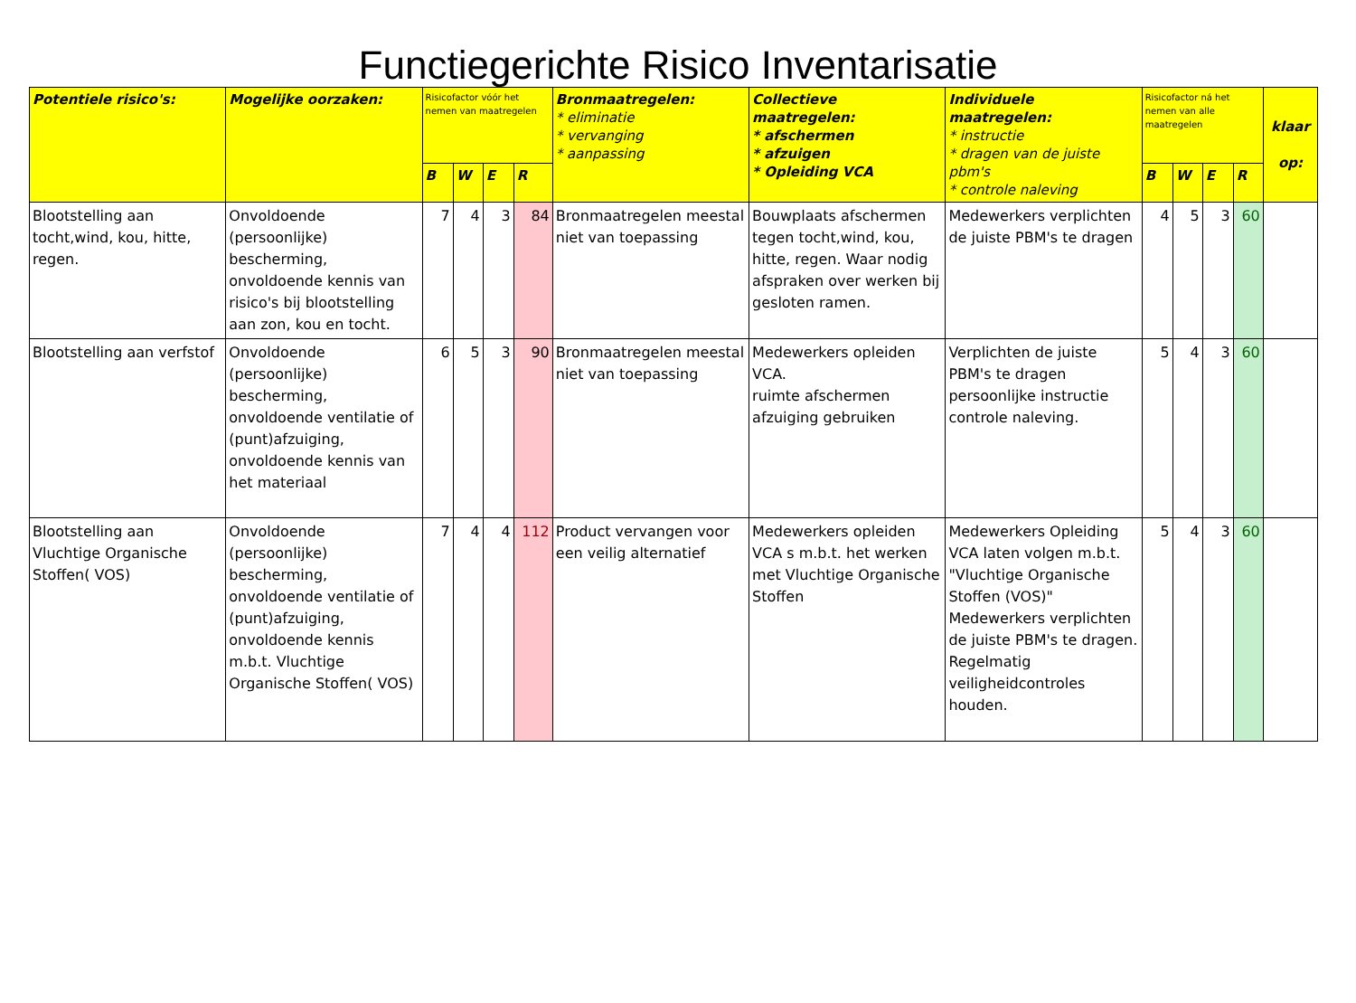Functiegerichte Risico Inventarisatie
| Potentiele risico's: | Mogelijke oorzaken: | Risicofactor vóór het nemen van maatregelen | | | | Bronmaatregelen: * eliminatie * vervanging * aanpassing | Collectieve maatregelen: * afschermen * afzuigen * Opleiding VCA | Individuele maatregelen: * instructie * dragen van de juiste pbm's * controle naleving | Risicofactor ná het nemen van alle maatregelen | | | | klaar op: |
| --- | --- | --- | --- | --- | --- | --- | --- | --- | --- | --- | --- | --- | --- |
| | | B | W | E | R | | | | B | W | E | R | |
| Blootstelling aan tocht,wind, kou, hitte, regen. | Onvoldoende (persoonlijke) bescherming, onvoldoende kennis van risico's bij blootstelling aan zon, kou en tocht. | 7 | 4 | 3 | 84 | Bronmaatregelen meestal niet van toepassing | Bouwplaats afschermen tegen tocht,wind, kou, hitte, regen. Waar nodig afspraken over werken bij gesloten ramen. | Medewerkers verplichten de juiste PBM's te dragen | 4 | 5 | 3 | 60 | |
| Blootstelling aan verfstof | Onvoldoende (persoonlijke) bescherming, onvoldoende ventilatie of (punt)afzuiging, onvoldoende kennis van het materiaal | 6 | 5 | 3 | 90 | Bronmaatregelen meestal niet van toepassing | Medewerkers opleiden VCA. ruimte afschermen afzuiging gebruiken | Verplichten de juiste PBM's te dragen persoonlijke instructie controle naleving. | 5 | 4 | 3 | 60 | |
| Blootstelling aan Vluchtige Organische Stoffen( VOS) | Onvoldoende (persoonlijke) bescherming, onvoldoende ventilatie of (punt)afzuiging, onvoldoende kennis m.b.t. Vluchtige Organische Stoffen( VOS) | 7 | 4 | 4 | 112 | Product vervangen voor een veilig alternatief | Medewerkers opleiden VCA s m.b.t. het werken met Vluchtige Organische Stoffen | Medewerkers Opleiding VCA laten volgen m.b.t. "Vluchtige Organische Stoffen (VOS)" Medewerkers verplichten de juiste PBM's te dragen. Regelmatig veiligheidcontroles houden. | 5 | 4 | 3 | 60 | |